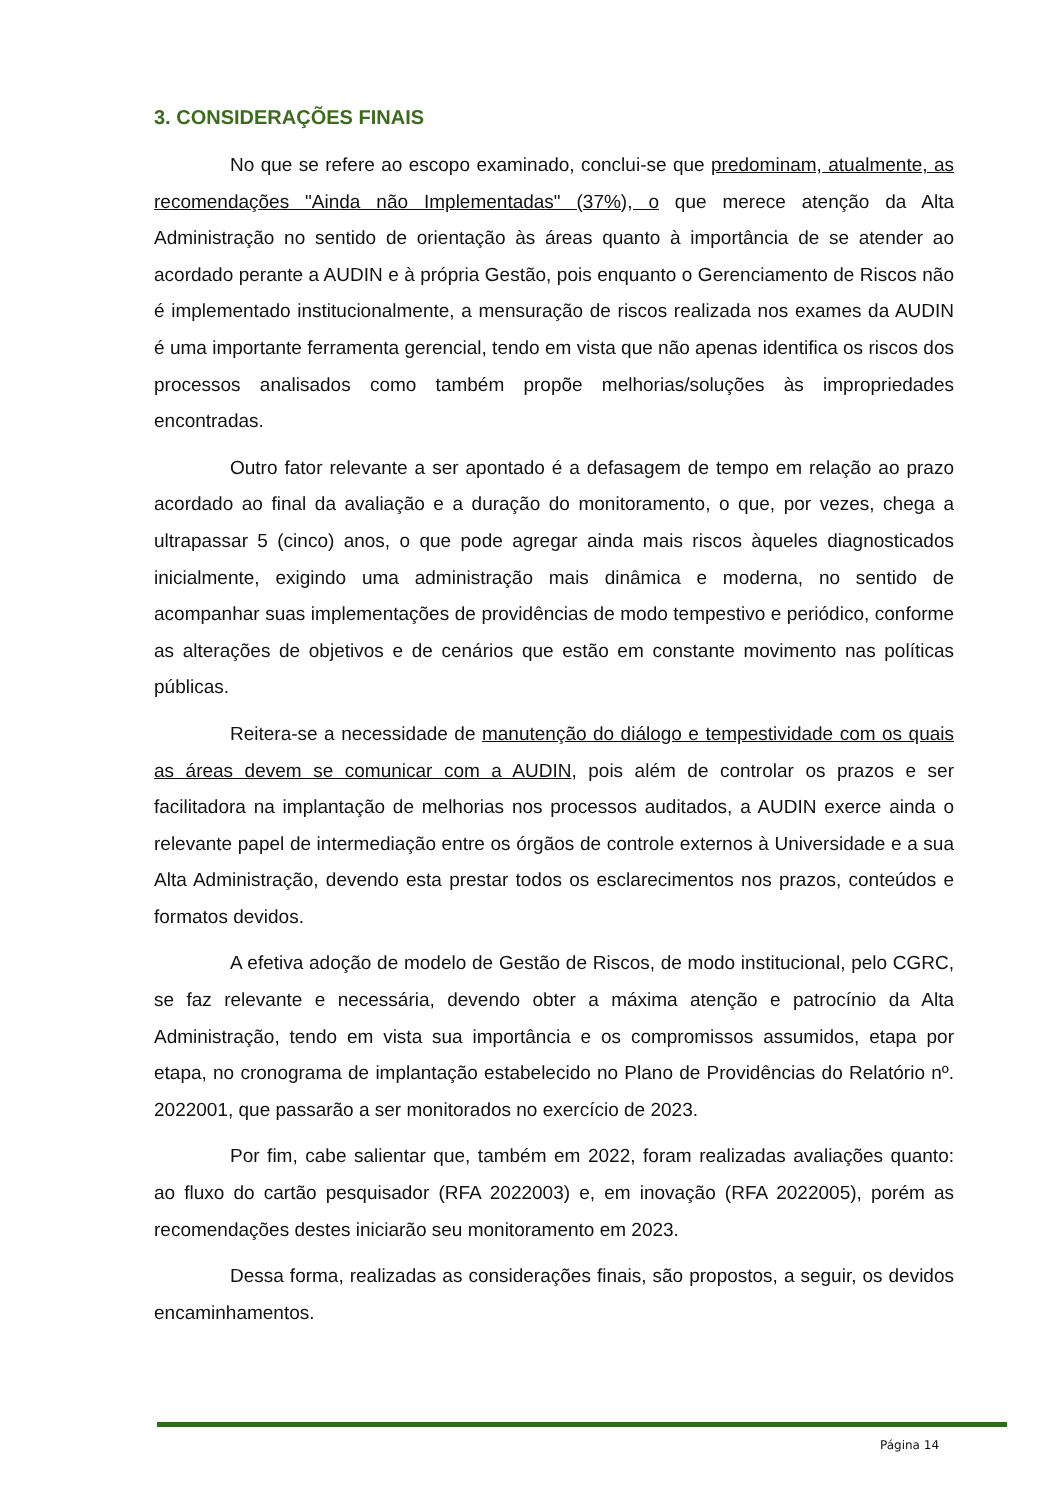3. CONSIDERAÇÕES FINAIS
No que se refere ao escopo examinado, conclui-se que predominam, atualmente, as recomendações "Ainda não Implementadas" (37%), o que merece atenção da Alta Administração no sentido de orientação às áreas quanto à importância de se atender ao acordado perante a AUDIN e à própria Gestão, pois enquanto o Gerenciamento de Riscos não é implementado institucionalmente, a mensuração de riscos realizada nos exames da AUDIN é uma importante ferramenta gerencial, tendo em vista que não apenas identifica os riscos dos processos analisados como também propõe melhorias/soluções às impropriedades encontradas.
Outro fator relevante a ser apontado é a defasagem de tempo em relação ao prazo acordado ao final da avaliação e a duração do monitoramento, o que, por vezes, chega a ultrapassar 5 (cinco) anos, o que pode agregar ainda mais riscos àqueles diagnosticados inicialmente, exigindo uma administração mais dinâmica e moderna, no sentido de acompanhar suas implementações de providências de modo tempestivo e periódico, conforme as alterações de objetivos e de cenários que estão em constante movimento nas políticas públicas.
Reitera-se a necessidade de manutenção do diálogo e tempestividade com os quais as áreas devem se comunicar com a AUDIN, pois além de controlar os prazos e ser facilitadora na implantação de melhorias nos processos auditados, a AUDIN exerce ainda o relevante papel de intermediação entre os órgãos de controle externos à Universidade e a sua Alta Administração, devendo esta prestar todos os esclarecimentos nos prazos, conteúdos e formatos devidos.
A efetiva adoção de modelo de Gestão de Riscos, de modo institucional, pelo CGRC, se faz relevante e necessária, devendo obter a máxima atenção e patrocínio da Alta Administração, tendo em vista sua importância e os compromissos assumidos, etapa por etapa, no cronograma de implantação estabelecido no Plano de Providências do Relatório nº. 2022001, que passarão a ser monitorados no exercício de 2023.
Por fim, cabe salientar que, também em 2022, foram realizadas avaliações quanto: ao fluxo do cartão pesquisador (RFA 2022003) e, em inovação (RFA 2022005), porém as recomendações destes iniciarão seu monitoramento em 2023.
Dessa forma, realizadas as considerações finais, são propostos, a seguir, os devidos encaminhamentos.
Página 14